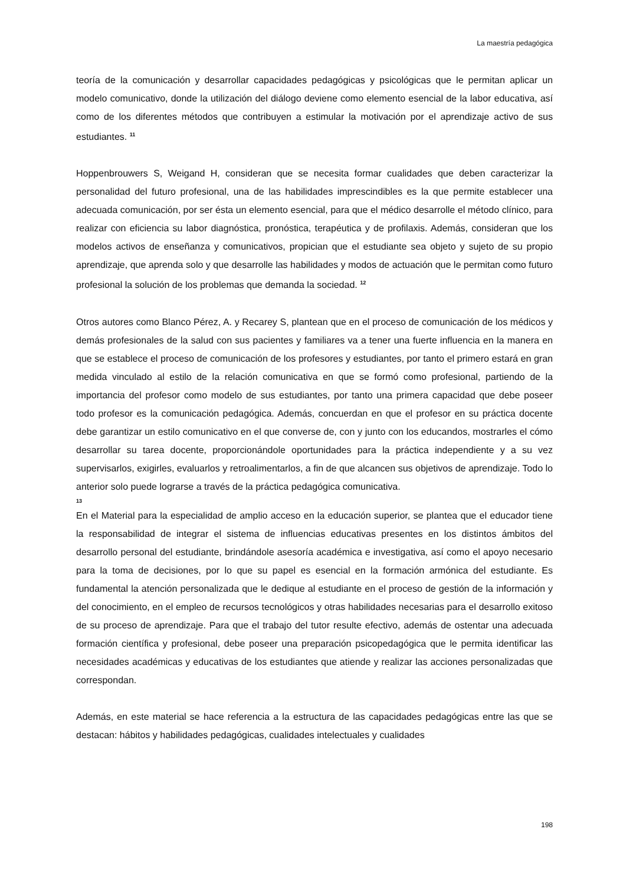La maestría pedagógica
teoría de la comunicación y desarrollar capacidades pedagógicas y psicológicas que le permitan aplicar un modelo comunicativo, donde la utilización del diálogo deviene como elemento esencial de la labor educativa, así como de los diferentes métodos que contribuyen a estimular la motivación por el aprendizaje activo de sus estudiantes. <sup>11</sup>
Hoppenbrouwers S, Weigand H, consideran que se necesita formar cualidades que deben caracterizar la personalidad del futuro profesional, una de las habilidades imprescindibles es la que permite establecer una adecuada comunicación, por ser ésta un elemento esencial, para que el médico desarrolle el método clínico, para realizar con eficiencia su labor diagnóstica, pronóstica, terapéutica y de profilaxis. Además, consideran que los modelos activos de enseñanza y comunicativos, propician que el estudiante sea objeto y sujeto de su propio aprendizaje, que aprenda solo y que desarrolle las habilidades y modos de actuación que le permitan como futuro profesional la solución de los problemas que demanda la sociedad. <sup>12</sup>
Otros autores como Blanco Pérez, A. y Recarey S, plantean que en el proceso de comunicación de los médicos y demás profesionales de la salud con sus pacientes y familiares va a tener una fuerte influencia en la manera en que se establece el proceso de comunicación de los profesores y estudiantes, por tanto el primero estará en gran medida vinculado al estilo de la relación comunicativa en que se formó como profesional, partiendo de la importancia del profesor como modelo de sus estudiantes, por tanto una primera capacidad que debe poseer todo profesor es la comunicación pedagógica. Además, concuerdan en que el profesor en su práctica docente debe garantizar un estilo comunicativo en el que converse de, con y junto con los educandos, mostrarles el cómo desarrollar su tarea docente, proporcionándole oportunidades para la práctica independiente y a su vez supervisarlos, exigirles, evaluarlos y retroalimentarlos, a fin de que alcancen sus objetivos de aprendizaje. Todo lo anterior solo puede lograrse a través de la práctica pedagógica comunicativa.
13
En el Material para la especialidad de amplio acceso en la educación superior, se plantea que el educador tiene la responsabilidad de integrar el sistema de influencias educativas presentes en los distintos ámbitos del desarrollo personal del estudiante, brindándole asesoría académica e investigativa, así como el apoyo necesario para la toma de decisiones, por lo que su papel es esencial en la formación armónica del estudiante. Es fundamental la atención personalizada que le dedique al estudiante en el proceso de gestión de la información y del conocimiento, en el empleo de recursos tecnológicos y otras habilidades necesarias para el desarrollo exitoso de su proceso de aprendizaje. Para que el trabajo del tutor resulte efectivo, además de ostentar una adecuada formación científica y profesional, debe poseer una preparación psicopedagógica que le permita identificar las necesidades académicas y educativas de los estudiantes que atiende y realizar las acciones personalizadas que correspondan.
Además, en este material se hace referencia a la estructura de las capacidades pedagógicas entre las que se destacan: hábitos y habilidades pedagógicas, cualidades intelectuales y cualidades
198